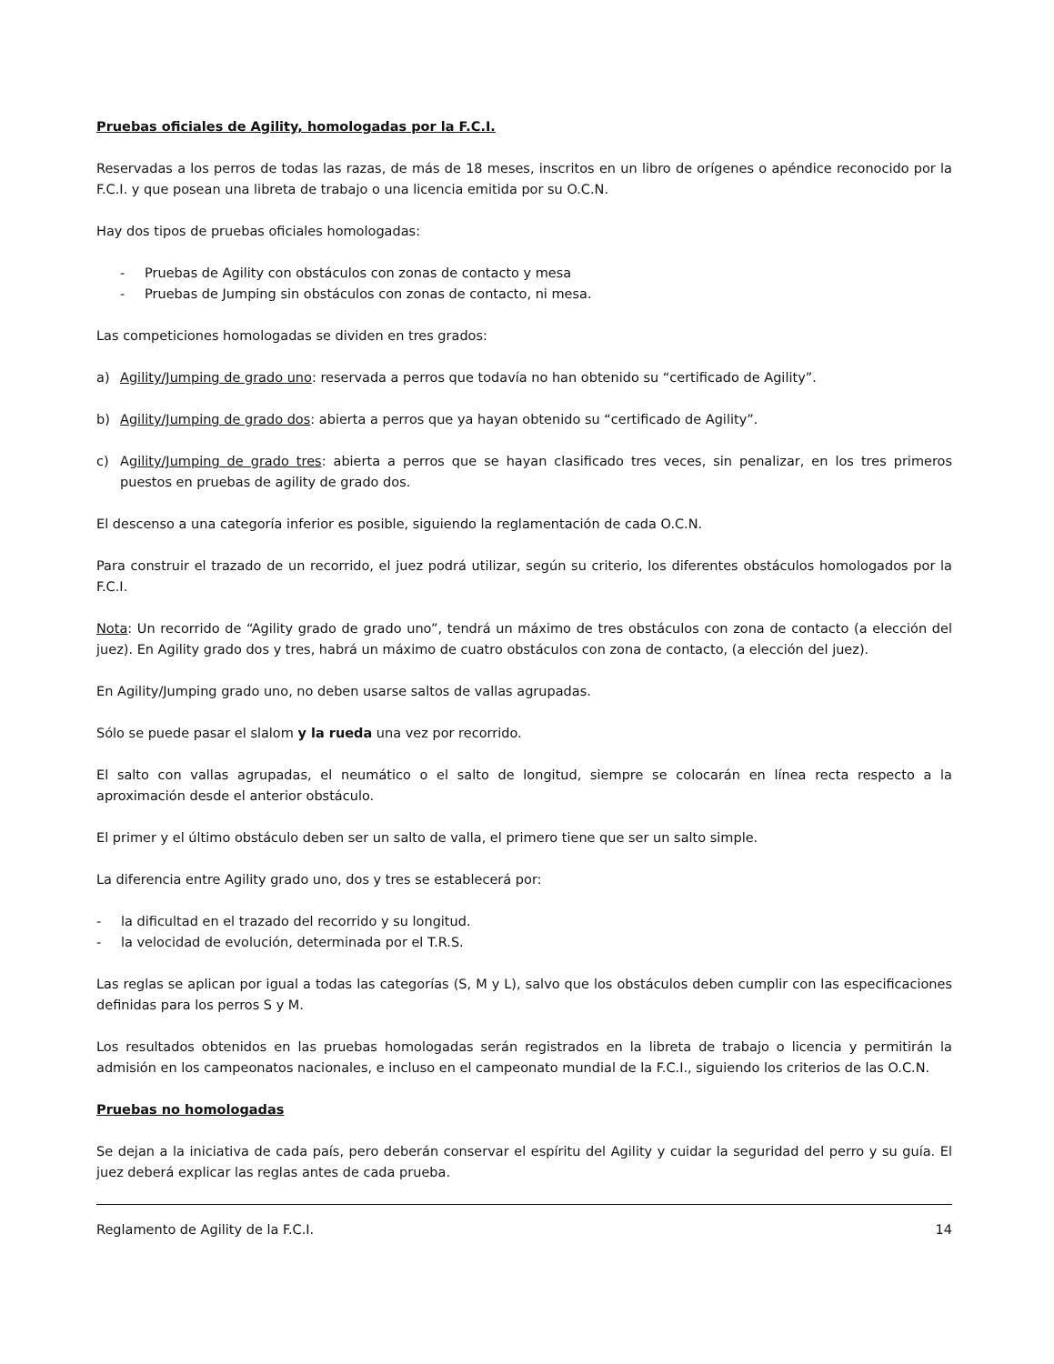Pruebas oficiales de Agility, homologadas por la F.C.I.
Reservadas a los perros de todas las razas, de más de 18 meses, inscritos en un libro de orígenes o apéndice reconocido por la F.C.I. y que posean una libreta de trabajo o una licencia emitida por su O.C.N.
Hay dos tipos de pruebas oficiales homologadas:
- Pruebas de Agility con obstáculos con zonas de contacto y mesa
- Pruebas de Jumping sin obstáculos con zonas de contacto, ni mesa.
Las competiciones homologadas se dividen en tres grados:
a) Agility/Jumping de grado uno: reservada a perros que todavía no han obtenido su “certificado de Agility”.
b) Agility/Jumping de grado dos: abierta a perros que ya hayan obtenido su “certificado de Agility”.
c) Agility/Jumping de grado tres: abierta a perros que se hayan clasificado tres veces, sin penalizar, en los tres primeros puestos en pruebas de agility de grado dos.
El descenso a una categoría inferior es posible, siguiendo la reglamentación de cada O.C.N.
Para construir el trazado de un recorrido, el juez podrá utilizar, según su criterio, los diferentes obstáculos homologados por la F.C.I.
Nota: Un recorrido de “Agility grado de grado uno”, tendrá un máximo de tres obstáculos con zona de contacto (a elección del juez). En Agility grado dos y tres, habrá un máximo de cuatro obstáculos con zona de contacto, (a elección del juez).
En Agility/Jumping grado uno, no deben usarse saltos de vallas agrupadas.
Sólo se puede pasar el slalom y la rueda una vez por recorrido.
El salto con vallas agrupadas, el neumático o el salto de longitud, siempre se colocarán en línea recta respecto a la aproximación desde el anterior obstáculo.
El primer y el último obstáculo deben ser un salto de valla, el primero tiene que ser un salto simple.
La diferencia entre Agility grado uno, dos y tres se establecerá por:
- la dificultad en el trazado del recorrido y su longitud.
- la velocidad de evolución, determinada por el T.R.S.
Las reglas se aplican por igual a todas las categorías (S, M y L), salvo que los obstáculos deben cumplir con las especificaciones definidas para los perros S y M.
Los resultados obtenidos en las pruebas homologadas serán registrados en la libreta de trabajo o licencia y permitirán la admisión en los campeonatos nacionales, e incluso en el campeonato mundial de la F.C.I., siguiendo los criterios de las O.C.N.
Pruebas no homologadas
Se dejan a la iniciativa de cada país, pero deberán conservar el espíritu del Agility y cuidar la seguridad del perro y su guía. El juez deberá explicar las reglas antes de cada prueba.
Reglamento de Agility de la F.C.I. 14